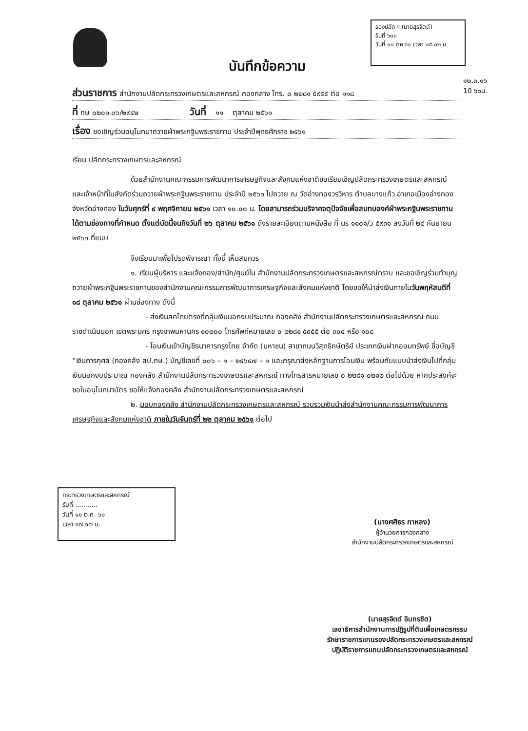รองปลัด ฯ (นายสุรจิตต์)
รับที่ ๖๑๓
วันที่ ๑๑ ตค ๖๑ เวลา ๑๕.๐๒ น.
๑๒.๓.๑๖
10 ๖๐น.
บันทึกข้อความ
ส่วนราชการ สำนักงานปลัดกระทรวงเกษตรและสหกรณ์ กองกลาง โทร. ๐ ๒๒๘๑ ๕๙๕๕ ต่อ ๑๑๘
ที่ กษ ๐๒๐๑.๐๖/๒๙๔๒ วันที่ ๑๑ ตุลาคม ๒๕๖๑
เรื่อง ขอเชิญร่วมอนุโมทนาถวายผ้าพระกฐินพระราชทาน ประจำปีพุทธศักราช ๒๕๖๑
เรียน ปลัดกระทรวงเกษตรและสหกรณ์
ด้วยสำนักงานคณะกรรมการพัฒนาการเศรษฐกิจและสังคมแห่งชาติขอเรียนเชิญปลัดกระทรวงเกษตรและสหกรณ์ และเจ้าหน้าที่ในสังกัดร่วมถวายผ้าพระกฐินพระราชทาน ประจำปี ๒๕๖๑ ไปถวาย ณ วัดอ่างทองวรวิหาร ตำบลบางแก้ว อำเภอเมืองอ่างทอง จังหวัดอ่างทอง ในวันศุกร์ที่ ๙ พฤศจิกายน ๒๕๖๑ เวลา ๑๐.๐๐ น. โดยสามารถร่วมบริจาคจตุปัจจัยเพื่อสมทบองค์ผ้าพระกฐินพระราชทานได้ตามช่องทางที่กำหนด ตั้งแต่บัดนี้จนถึงวันที่ ๒๖ ตุลาคม ๒๕๖๑ ดังรายละเอียดตามหนังสือ ที่ นร ๑๑๐๑/ว ๕๙๓๑ ลงวันที่ ๒๔ กันยายน ๒๕๖๑ ที่แนบ
จึงเรียนมาเพื่อโปรดพิจารณา ทั้งนี้ เห็นสมควร
๑. เรียนผู้บริหาร และแจ้งกอง/สำนัก/ศูนย์ใน สำนักงานปลัดกระทรวงเกษตรและสหกรณ์ทราบ และขอเชิญร่วมทำบุญถวายผ้าพระกฐินพระราชทานของสำนักงานคณะกรรมการพัฒนาการเศรษฐกิจและสังคมแห่งชาติ โดยขอให้นำส่งเงินภายในวันพฤหัสบดีที่ ๑๘ ตุลาคม ๒๕๖๑ ผ่านช่องทาง ดังนี้
- ส่งเงินสดโดยตรงที่กลุ่มเงินนอกงบประมาณ กองคลัง สำนักงานปลัดกระทรวงเกษตรและสหกรณ์ ถนนราชดำเนินนอก เขตพระนคร กรุงเทพมหานคร ๑๐๒๐๐ โทรศัพท์หมายเลข ๐ ๒๒๘๑ ๕๙๕๕ ต่อ ๓๐๔ หรือ ๑๐๘
- โอนเงินเข้าบัญชีธนาคารกรุงไทย จำกัด (มหาชน) สาขาถนนวิสุทธิกษัตริย์ ประเภทเงินฝากออมทรัพย์ ชื่อบัญชี “เงินการกุศล (กองคลัง สป.กษ.) บัญชีเลขที่ ๐๐๖ – ๑ – ๒๕๖๔๗ – ๑ และกรุณาส่งหลักฐานการโอนเงิน พร้อมกับแบบนำส่งเงินไปที่กลุ่มเงินนอกงบประมาณ กองคลัง สำนักงานปลัดกระทรวงเกษตรและสหกรณ์ ทางโทรสารหมายเลข ๐ ๒๒๘๑ ๐๒๑๒ ต่อไปด้วย หากประสงค์จะขอใบอนุโมทนาบัตร ขอให้แจ้งกองคลัง สำนักงานปลัดกระทรวงเกษตรและสหกรณ์
๒. มอบกองคลัง สำนักงานปลัดกระทรวงเกษตรและสหกรณ์ รวบรวมเงินนำส่งสำนักงานคณะกรรมการพัฒนาการเศรษฐกิจและสังคมแห่งชาติ ภายในวันจันทร์ที่ ๒๒ ตุลาคม ๒๕๖๑ ต่อไป
กระทรวงเกษตรและสหกรณ์
รับที่ ...........
วันที่ ๑๑ ต.ค. ๖๑
เวลา ๑๗.๑๗ น.
(นางศศิธร กาหลง)
ผู้อำนวยการกองกลาง
สำนักงานปลัดกระทรวงเกษตรและสหกรณ์
(นายสุรจิตต์ อินทรชิต)
เลขาธิการสำนักงานการปฏิรูปที่ดินเพื่อเกษตรกรรม
รักษาราชการแทนรองปลัดกระทรวงเกษตรและสหกรณ์
ปฏิบัติราชการแทนปลัดกระทรวงเกษตรและสหกรณ์